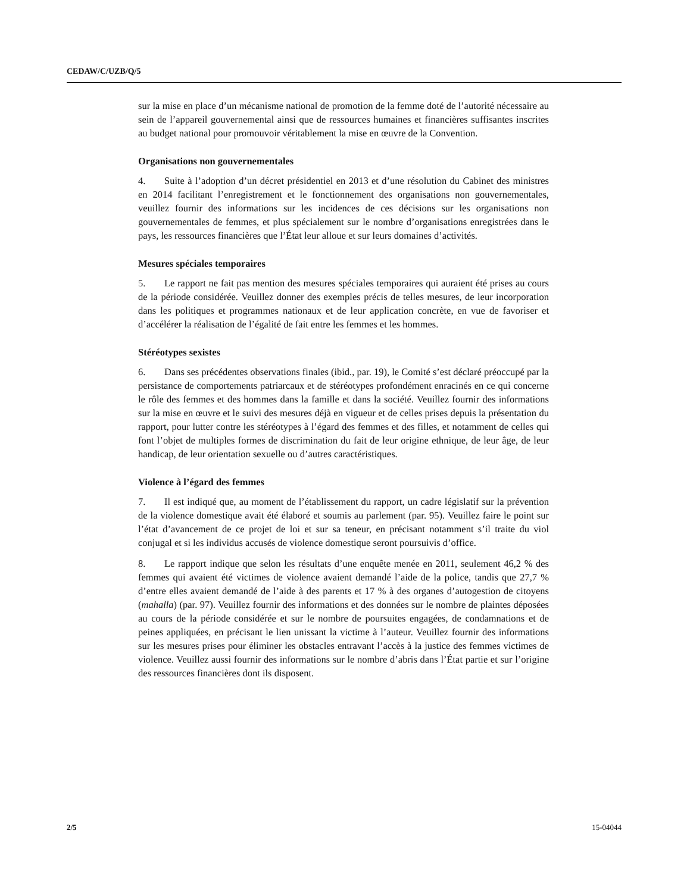CEDAW/C/UZB/Q/5
sur la mise en place d’un mécanisme national de promotion de la femme doté de l’autorité nécessaire au sein de l’appareil gouvernemental ainsi que de ressources humaines et financières suffisantes inscrites au budget national pour promouvoir véritablement la mise en œuvre de la Convention.
Organisations non gouvernementales
4. Suite à l’adoption d’un décret présidentiel en 2013 et d’une résolution du Cabinet des ministres en 2014 facilitant l’enregistrement et le fonctionnement des organisations non gouvernementales, veuillez fournir des informations sur les incidences de ces décisions sur les organisations non gouvernementales de femmes, et plus spécialement sur le nombre d’organisations enregistrées dans le pays, les ressources financières que l’État leur alloue et sur leurs domaines d’activités.
Mesures spéciales temporaires
5. Le rapport ne fait pas mention des mesures spéciales temporaires qui auraient été prises au cours de la période considérée. Veuillez donner des exemples précis de telles mesures, de leur incorporation dans les politiques et programmes nationaux et de leur application concrète, en vue de favoriser et d’accélérer la réalisation de l’égalité de fait entre les femmes et les hommes.
Stéréotypes sexistes
6. Dans ses précédentes observations finales (ibid., par. 19), le Comité s’est déclaré préoccupé par la persistance de comportements patriarcaux et de stéréotypes profondément enracinés en ce qui concerne le rôle des femmes et des hommes dans la famille et dans la société. Veuillez fournir des informations sur la mise en œuvre et le suivi des mesures déjà en vigueur et de celles prises depuis la présentation du rapport, pour lutter contre les stéréotypes à l’égard des femmes et des filles, et notamment de celles qui font l’objet de multiples formes de discrimination du fait de leur origine ethnique, de leur âge, de leur handicap, de leur orientation sexuelle ou d’autres caractéristiques.
Violence à l’égard des femmes
7. Il est indiqué que, au moment de l’établissement du rapport, un cadre législatif sur la prévention de la violence domestique avait été élaboré et soumis au parlement (par. 95). Veuillez faire le point sur l’état d’avancement de ce projet de loi et sur sa teneur, en précisant notamment s’il traite du viol conjugal et si les individus accusés de violence domestique seront poursuivis d’office.
8. Le rapport indique que selon les résultats d’une enquête menée en 2011, seulement 46,2 % des femmes qui avaient été victimes de violence avaient demandé l’aide de la police, tandis que 27,7 % d’entre elles avaient demandé de l’aide à des parents et 17 % à des organes d’autogestion de citoyens (mahalla) (par. 97). Veuillez fournir des informations et des données sur le nombre de plaintes déposées au cours de la période considérée et sur le nombre de poursuites engagées, de condamnations et de peines appliquées, en précisant le lien unissant la victime à l’auteur. Veuillez fournir des informations sur les mesures prises pour éliminer les obstacles entravant l’accès à la justice des femmes victimes de violence. Veuillez aussi fournir des informations sur le nombre d’abris dans l’État partie et sur l’origine des ressources financières dont ils disposent.
2/5 15-04044